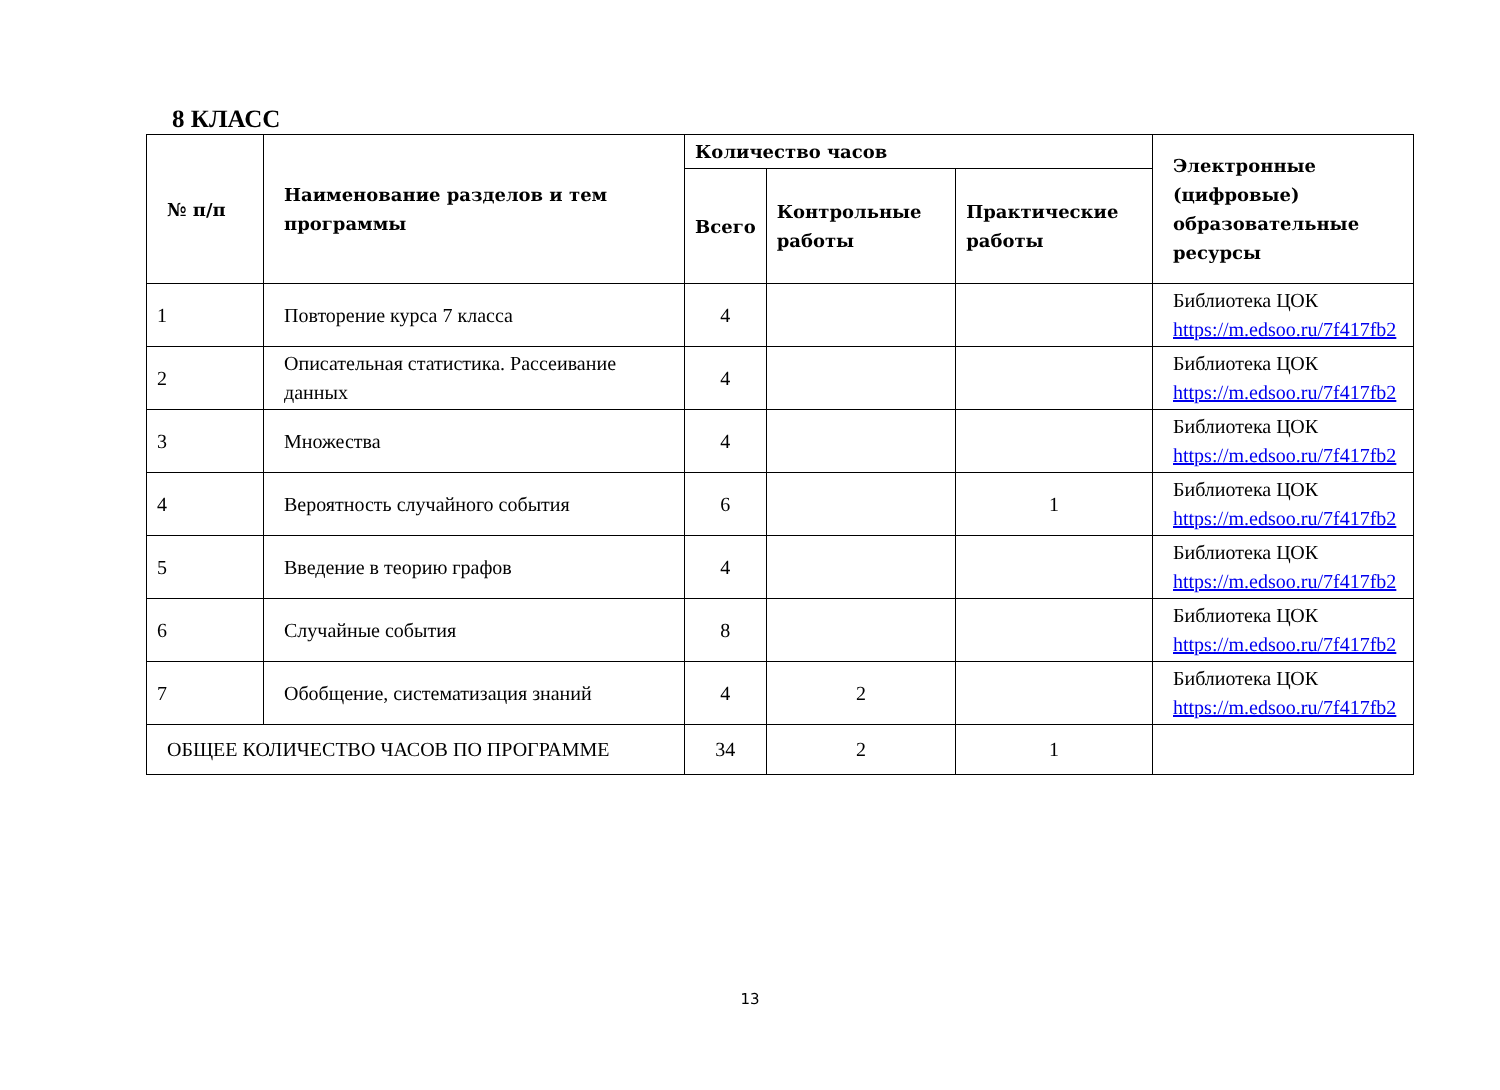8 КЛАСС
| № п/п | Наименование разделов и тем программы | Количество часов | | | Электронные (цифровые) образовательные ресурсы |
| --- | --- | --- | --- | --- | --- |
| | | Всего | Контрольные работы | Практические работы | |
| 1 | Повторение курса 7 класса | 4 | | | Библиотека ЦОК https://m.edsoo.ru/7f417fb2 |
| 2 | Описательная статистика. Рассеивание данных | 4 | | | Библиотека ЦОК https://m.edsoo.ru/7f417fb2 |
| 3 | Множества | 4 | | | Библиотека ЦОК https://m.edsoo.ru/7f417fb2 |
| 4 | Вероятность случайного события | 6 | | 1 | Библиотека ЦОК https://m.edsoo.ru/7f417fb2 |
| 5 | Введение в теорию графов | 4 | | | Библиотека ЦОК https://m.edsoo.ru/7f417fb2 |
| 6 | Случайные события | 8 | | | Библиотека ЦОК https://m.edsoo.ru/7f417fb2 |
| 7 | Обобщение, систематизация знаний | 4 | 2 | | Библиотека ЦОК https://m.edsoo.ru/7f417fb2 |
| ОБЩЕЕ КОЛИЧЕСТВО ЧАСОВ ПО ПРОГРАММЕ | | 34 | 2 | 1 | |
13